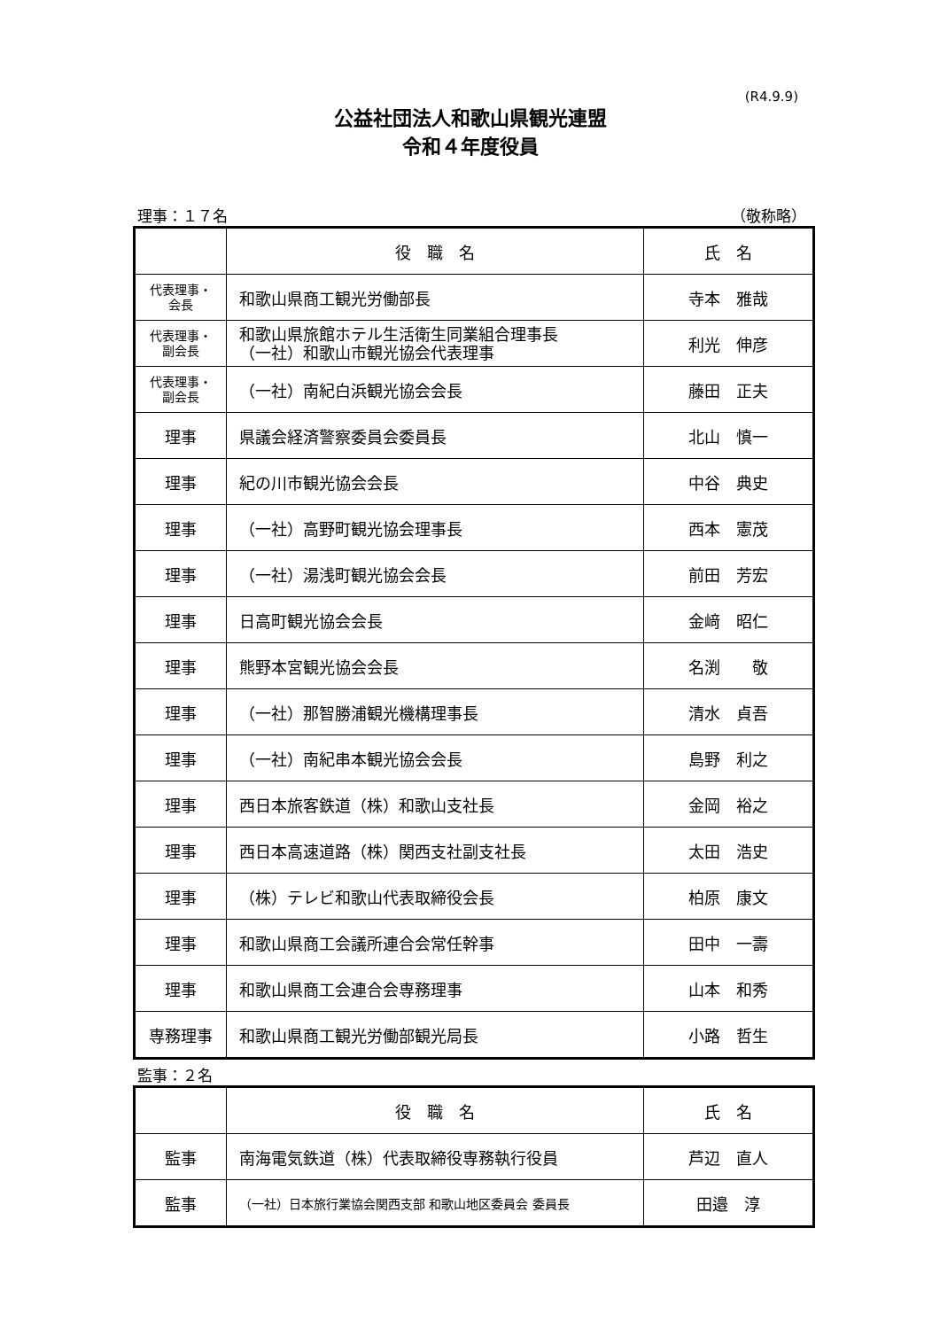(R4.9.9)
公益社団法人和歌山県観光連盟
令和４年度役員
理事：１７名 （敬称略）
| | 役 職 名 | 氏 名 |
| --- | --- | --- |
| 代表理事・ 会長 | 和歌山県商工観光労働部長 | 寺本 雅哉 |
| 代表理事・ 副会長 | 和歌山県旅館ホテル生活衛生同業組合理事長 （一社）和歌山市観光協会代表理事 | 利光 伸彦 |
| 代表理事・ 副会長 | （一社）南紀白浜観光協会会長 | 藤田 正夫 |
| 理事 | 県議会経済警察委員会委員長 | 北山 慎一 |
| 理事 | 紀の川市観光協会会長 | 中谷 典史 |
| 理事 | （一社）高野町観光協会理事長 | 西本 憲茂 |
| 理事 | （一社）湯浅町観光協会会長 | 前田 芳宏 |
| 理事 | 日高町観光協会会長 | 金﨑 昭仁 |
| 理事 | 熊野本宮観光協会会長 | 名渕 敬 |
| 理事 | （一社）那智勝浦観光機構理事長 | 清水 貞吾 |
| 理事 | （一社）南紀串本観光協会会長 | 島野 利之 |
| 理事 | 西日本旅客鉄道（株）和歌山支社長 | 金岡 裕之 |
| 理事 | 西日本高速道路（株）関西支社副支社長 | 太田 浩史 |
| 理事 | （株）テレビ和歌山代表取締役会長 | 柏原 康文 |
| 理事 | 和歌山県商工会議所連合会常任幹事 | 田中 一壽 |
| 理事 | 和歌山県商工会連合会専務理事 | 山本 和秀 |
| 専務理事 | 和歌山県商工観光労働部観光局長 | 小路 哲生 |
監事：２名
| | 役 職 名 | 氏 名 |
| --- | --- | --- |
| 監事 | 南海電気鉄道（株）代表取締役専務執行役員 | 芦辺 直人 |
| 監事 | （一社）日本旅行業協会関西支部 和歌山地区委員会 委員長 | 田邉 淳 |